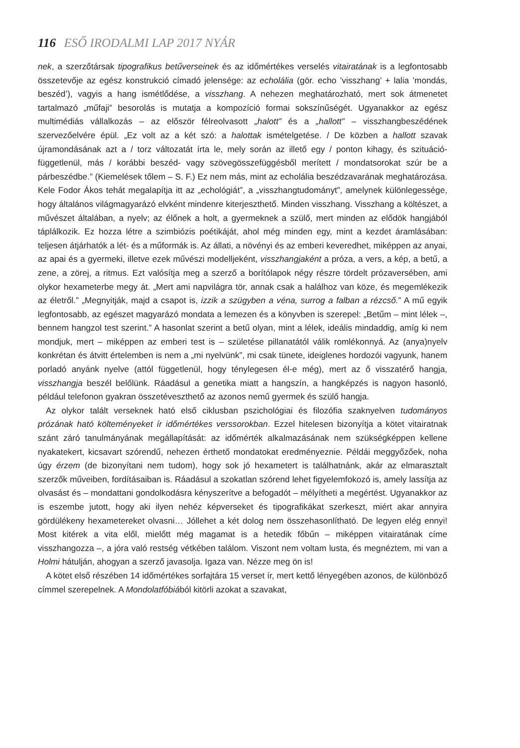116 ESŐ IRODALMI LAP 2017 NYÁR
nek, a szerzőtársak tipografikus betűverseinek és az időmértékes verselés vitairatának is a legfontosabb összetevője az egész konstrukció címadó jelensége: az echolália (gör. echo ’visszhang’ + lalia ’mondás, beszéd’), vagyis a hang ismétlődése, a visszhang. A nehezen meghatározható, mert sok átmenetet tartalmazó „műfaji” besorolás is mutatja a kompozíció formai sokszínűségét. Ugyanakkor az egész multimédiás vállalkozás – az először félreolvasott „halott” és a „hallott” – visszhangbeszédének szervezőelvére épül. „Ez volt az a két szó: a halottak ismételgetése. / De közben a hallott szavak újramondásának azt a / torz változatát írta le, mely során az illető egy / ponton kihagy, és szituáció-függetlenül, más / korábbi beszéd- vagy szövegösszefüggésből merített / mondatsorokat szúr be a párbeszédbe.” (Kiemelések tőlem – S. F.) Ez nem más, mint az echolália beszédzavarának meghatározása. Kele Fodor Ákos tehát megalapítja itt az „echológiát”, a „visszhangtudományt”, amelynek különlegessége, hogy általános világmagyarázó elvként mindenre kiterjeszthető. Minden visszhang. Visszhang a költészet, a művészet általában, a nyelv; az élőnek a holt, a gyermeknek a szülő, mert minden az elődök hangjából táplálkozik. Ez hozza létre a szimbiózis poétikáját, ahol még minden egy, mint a kezdet áramlásában: teljesen átjárhatók a lét- és a műformák is. Az állati, a növényi és az emberi keveredhet, miképpen az anyai, az apai és a gyermeki, illetve ezek művészi modelljeként, visszhangjaként a próza, a vers, a kép, a betű, a zene, a zörej, a ritmus. Ezt valósítja meg a szerző a borítólapok négy részre tördelt prózaversében, ami olykor hexameterbe megy át. „Mert ami napvilágra tör, annak csak a halálhoz van köze, és megemlékezik az életről.” „Megnyitják, majd a csapot is, izzik a szügyben a véna, surrog a falban a rézcső.” A mű egyik legfontosabb, az egészet magyarázó mondata a lemezen és a könyvben is szerepel: „Betűm – mint lélek –, bennem hangzol test szerint.” A hasonlat szerint a betű olyan, mint a lélek, ideális mindaddig, amíg ki nem mondjuk, mert – miképpen az emberi test is – születése pillanatától válik romlékonnyá. Az (anya)nyelv konkrétan és átvitt értelemben is nem a „mi nyelvünk”, mi csak tünete, ideiglenes hordozói vagyunk, hanem porladó anyánk nyelve (attól függetlenül, hogy ténylegesen él-e még), mert az ő visszatérő hangja, visszhangja beszél belőlünk. Ráadásul a genetika miatt a hangszín, a hangképzés is nagyon hasonló, például telefonon gyakran összetéveszthető az azonos nemű gyermek és szülő hangja.
Az olykor talált verseknek ható első ciklusban pszichológiai és filozófia szaknyelven tudományos prózának ható költeményeket ír időmértékes verssorokban. Ezzel hitelesen bizonyítja a kötet vitairatnak szánt záró tanulmányának megállapítását: az időmérték alkalmazásának nem szükségképpen kellene nyakatekert, kicsavart szórendű, nehezen érthető mondatokat eredményeznie. Példái meggyőzőek, noha úgy érzem (de bizonyítani nem tudom), hogy sok jó hexametert is találhatnánk, akár az elmarasztalt szerzők műveiben, fordításaiban is. Ráadásul a szokatlan szórend lehet figyelemfokozó is, amely lassítja az olvasást és – mondattani gondolkodásra kényszerítve a befogadót – mélyítheti a megértést. Ugyanakkor az is eszembe jutott, hogy aki ilyen nehéz képverseket és tipografikákat szerkeszt, miért akar annyira gördülékeny hexametereket olvasni… Jóllehet a két dolog nem összehasonlítható. De legyen elég ennyi! Most kitérek a vita elől, mielőtt még magamat is a hetedik főbűn – miképpen vitairatának címe visszhangozza –, a jóra való restség vétkében találom. Viszont nem voltam lusta, és megnéztem, mi van a Holmi hátulján, ahogyan a szerző javasolja. Igaza van. Nézze meg ön is!
A kötet első részében 14 időmértékes sorfajtára 15 verset ír, mert kettő lényegében azonos, de különböző címmel szerepelnek. A Mondolatfóbiából kitörli azokat a szavakat,